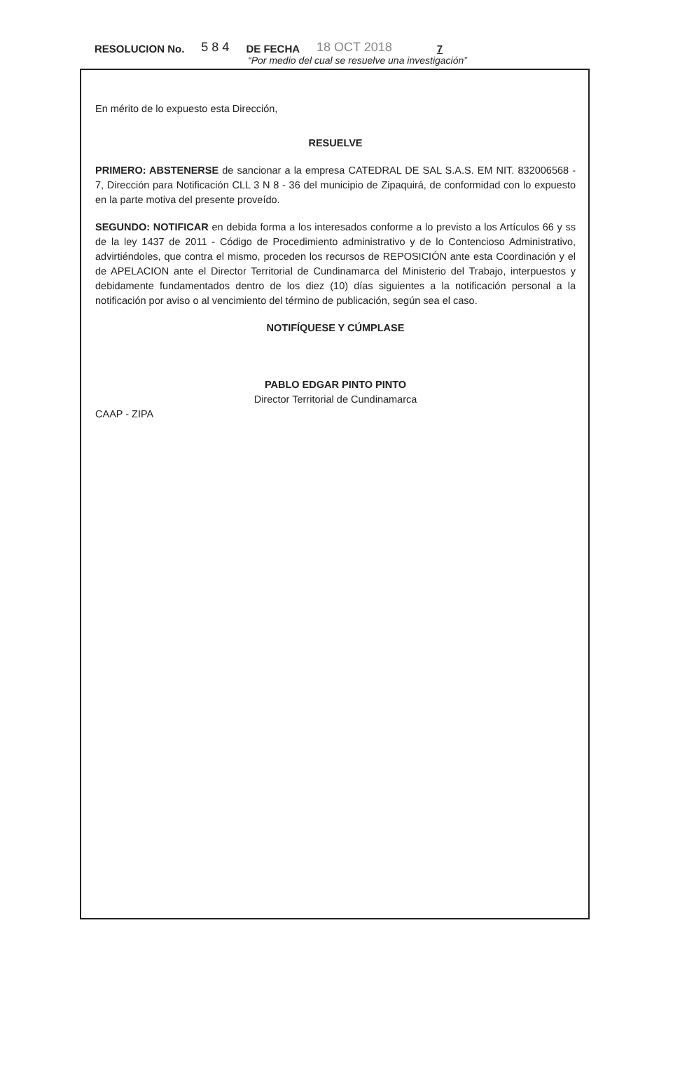RESOLUCION No. 5 8 4 DE FECHA 18 OCT 2018 7
“Por medio del cual se resuelve una investigación”
En mérito de lo expuesto esta Dirección,
RESUELVE
PRIMERO: ABSTENERSE de sancionar a la empresa CATEDRAL DE SAL S.A.S. EM NIT. 832006568 - 7, Dirección para Notificación CLL 3 N 8 - 36 del municipio de Zipaquirá, de conformidad con lo expuesto en la parte motiva del presente proveído.
SEGUNDO: NOTIFICAR en debida forma a los interesados conforme a lo previsto a los Artículos 66 y ss de la ley 1437 de 2011 - Código de Procedimiento administrativo y de lo Contencioso Administrativo, advirtiéndoles, que contra el mismo, proceden los recursos de REPOSICIÓN ante esta Coordinación y el de APELACION ante el Director Territorial de Cundinamarca del Ministerio del Trabajo, interpuestos y debidamente fundamentados dentro de los diez (10) días siguientes a la notificación personal a la notificación por aviso o al vencimiento del término de publicación, según sea el caso.
NOTIFÍQUESE Y CÚMPLASE
PABLO EDGAR PINTO PINTO
Director Territorial de Cundinamarca
CAAP - ZIPA